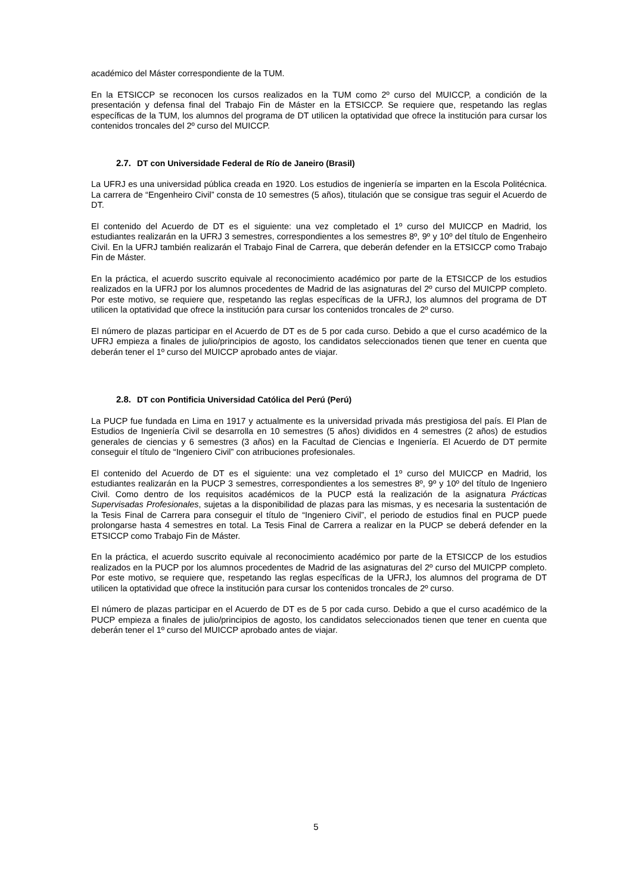académico del Máster correspondiente de la TUM.
En la ETSICCP se reconocen los cursos realizados en la TUM como 2º curso del MUICCP, a condición de la presentación y defensa final del Trabajo Fin de Máster en la ETSICCP. Se requiere que, respetando las reglas específicas de la TUM, los alumnos del programa de DT utilicen la optatividad que ofrece la institución para cursar los contenidos troncales del 2º curso del MUICCP.
2.7. DT con Universidade Federal de Río de Janeiro (Brasil)
La UFRJ es una universidad pública creada en 1920. Los estudios de ingeniería se imparten en la Escola Politécnica. La carrera de “Engenheiro Civil” consta de 10 semestres (5 años), titulación que se consigue tras seguir el Acuerdo de DT.
El contenido del Acuerdo de DT es el siguiente: una vez completado el 1º curso del MUICCP en Madrid, los estudiantes realizarán en la UFRJ 3 semestres, correspondientes a los semestres 8º, 9º y 10º del título de Engenheiro Civil. En la UFRJ también realizarán el Trabajo Final de Carrera, que deberán defender en la ETSICCP como Trabajo Fin de Máster.
En la práctica, el acuerdo suscrito equivale al reconocimiento académico por parte de la ETSICCP de los estudios realizados en la UFRJ por los alumnos procedentes de Madrid de las asignaturas del 2º curso del MUICPP completo. Por este motivo, se requiere que, respetando las reglas específicas de la UFRJ, los alumnos del programa de DT utilicen la optatividad que ofrece la institución para cursar los contenidos troncales de 2º curso.
El número de plazas participar en el Acuerdo de DT es de 5 por cada curso. Debido a que el curso académico de la UFRJ empieza a finales de julio/principios de agosto, los candidatos seleccionados tienen que tener en cuenta que deberán tener el 1º curso del MUICCP aprobado antes de viajar.
2.8. DT con Pontificia Universidad Católica del Perú (Perú)
La PUCP fue fundada en Lima en 1917 y actualmente es la universidad privada más prestigiosa del país. El Plan de Estudios de Ingeniería Civil se desarrolla en 10 semestres (5 años) divididos en 4 semestres (2 años) de estudios generales de ciencias y 6 semestres (3 años) en la Facultad de Ciencias e Ingeniería. El Acuerdo de DT permite conseguir el título de “Ingeniero Civil” con atribuciones profesionales.
El contenido del Acuerdo de DT es el siguiente: una vez completado el 1º curso del MUICCP en Madrid, los estudiantes realizarán en la PUCP 3 semestres, correspondientes a los semestres 8º, 9º y 10º del título de Ingeniero Civil. Como dentro de los requisitos académicos de la PUCP está la realización de la asignatura Prácticas Supervisadas Profesionales, sujetas a la disponibilidad de plazas para las mismas, y es necesaria la sustentación de la Tesis Final de Carrera para conseguir el título de “Ingeniero Civil”, el periodo de estudios final en PUCP puede prolongarse hasta 4 semestres en total. La Tesis Final de Carrera a realizar en la PUCP se deberá defender en la ETSICCP como Trabajo Fin de Máster.
En la práctica, el acuerdo suscrito equivale al reconocimiento académico por parte de la ETSICCP de los estudios realizados en la PUCP por los alumnos procedentes de Madrid de las asignaturas del 2º curso del MUICPP completo. Por este motivo, se requiere que, respetando las reglas específicas de la UFRJ, los alumnos del programa de DT utilicen la optatividad que ofrece la institución para cursar los contenidos troncales de 2º curso.
El número de plazas participar en el Acuerdo de DT es de 5 por cada curso. Debido a que el curso académico de la PUCP empieza a finales de julio/principios de agosto, los candidatos seleccionados tienen que tener en cuenta que deberán tener el 1º curso del MUICCP aprobado antes de viajar.
5